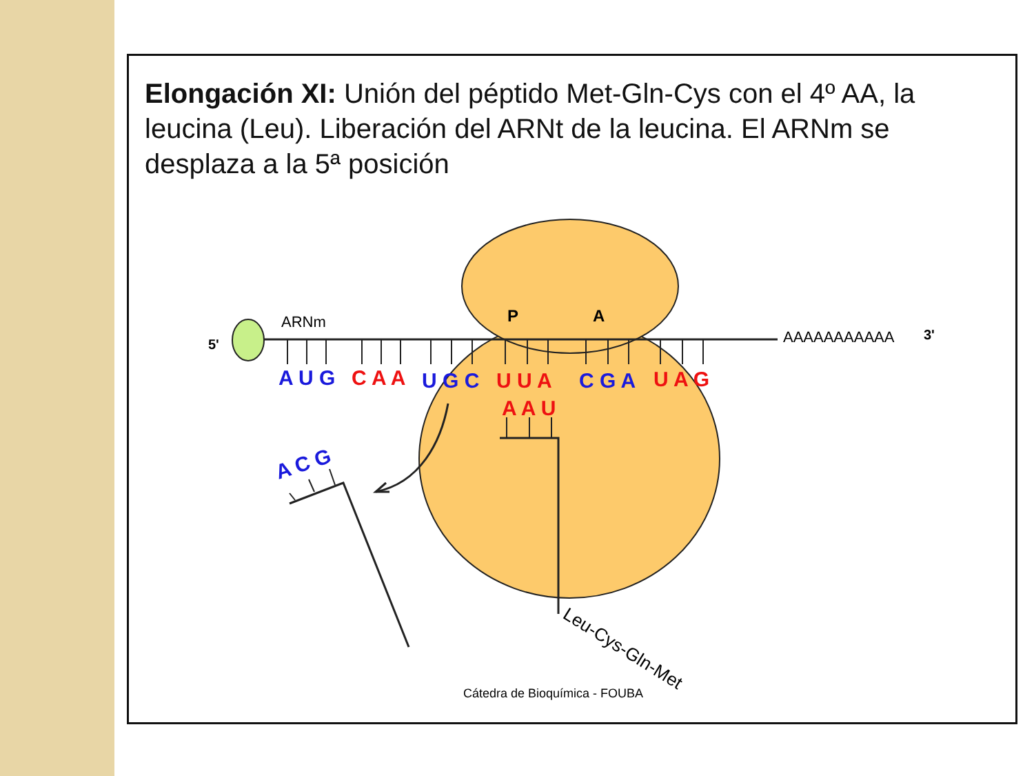Elongación XI: Unión del péptido Met-Gln-Cys con el 4º AA, la leucina (Leu). Liberación del ARNt de la leucina. El ARNm se desplaza a la 5ª posición
5'
ARNm
P
A
AAAAAAAAAAA
3'
A U G
C A A
U G C
U U A
C G A
U A G
A A U
A C G
Leu-Cys-Gln-Met
Cátedra de Bioquímica - FOUBA